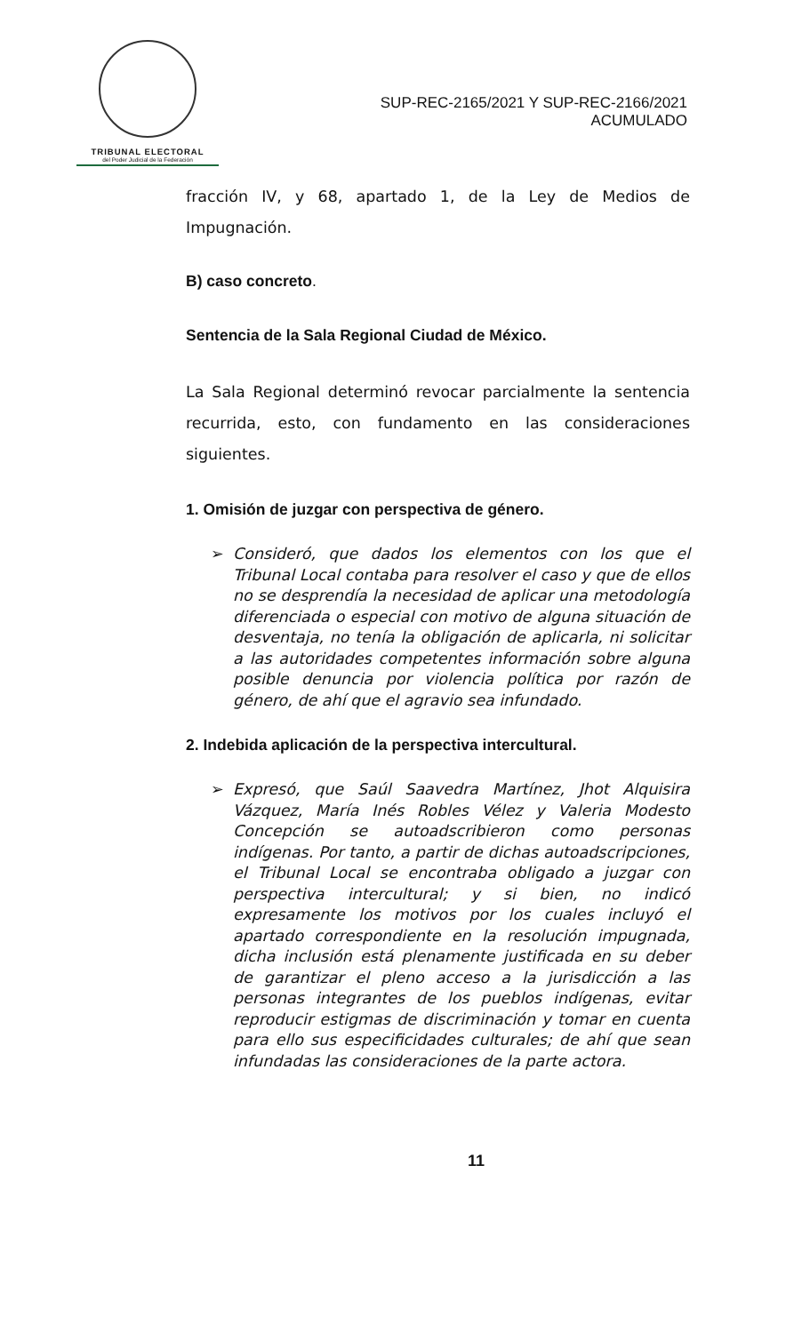TRIBUNAL ELECTORAL
del Poder Judicial de la Federación
SUP-REC-2165/2021 Y SUP-REC-2166/2021
ACUMULADO
fracción IV, y 68, apartado 1, de la Ley de Medios de Impugnación.
B) caso concreto.
Sentencia de la Sala Regional Ciudad de México.
La Sala Regional determinó revocar parcialmente la sentencia recurrida, esto, con fundamento en las consideraciones siguientes.
1. Omisión de juzgar con perspectiva de género.
➢ Consideró, que dados los elementos con los que el Tribunal Local contaba para resolver el caso y que de ellos no se desprendía la necesidad de aplicar una metodología diferenciada o especial con motivo de alguna situación de desventaja, no tenía la obligación de aplicarla, ni solicitar a las autoridades competentes información sobre alguna posible denuncia por violencia política por razón de género, de ahí que el agravio sea infundado.
2. Indebida aplicación de la perspectiva intercultural.
➢ Expresó, que Saúl Saavedra Martínez, Jhot Alquisira Vázquez, María Inés Robles Vélez y Valeria Modesto Concepción se autoadscribieron como personas indígenas. Por tanto, a partir de dichas autoadscripciones, el Tribunal Local se encontraba obligado a juzgar con perspectiva intercultural; y si bien, no indicó expresamente los motivos por los cuales incluyó el apartado correspondiente en la resolución impugnada, dicha inclusión está plenamente justificada en su deber de garantizar el pleno acceso a la jurisdicción a las personas integrantes de los pueblos indígenas, evitar reproducir estigmas de discriminación y tomar en cuenta para ello sus especificidades culturales; de ahí que sean infundadas las consideraciones de la parte actora.
11